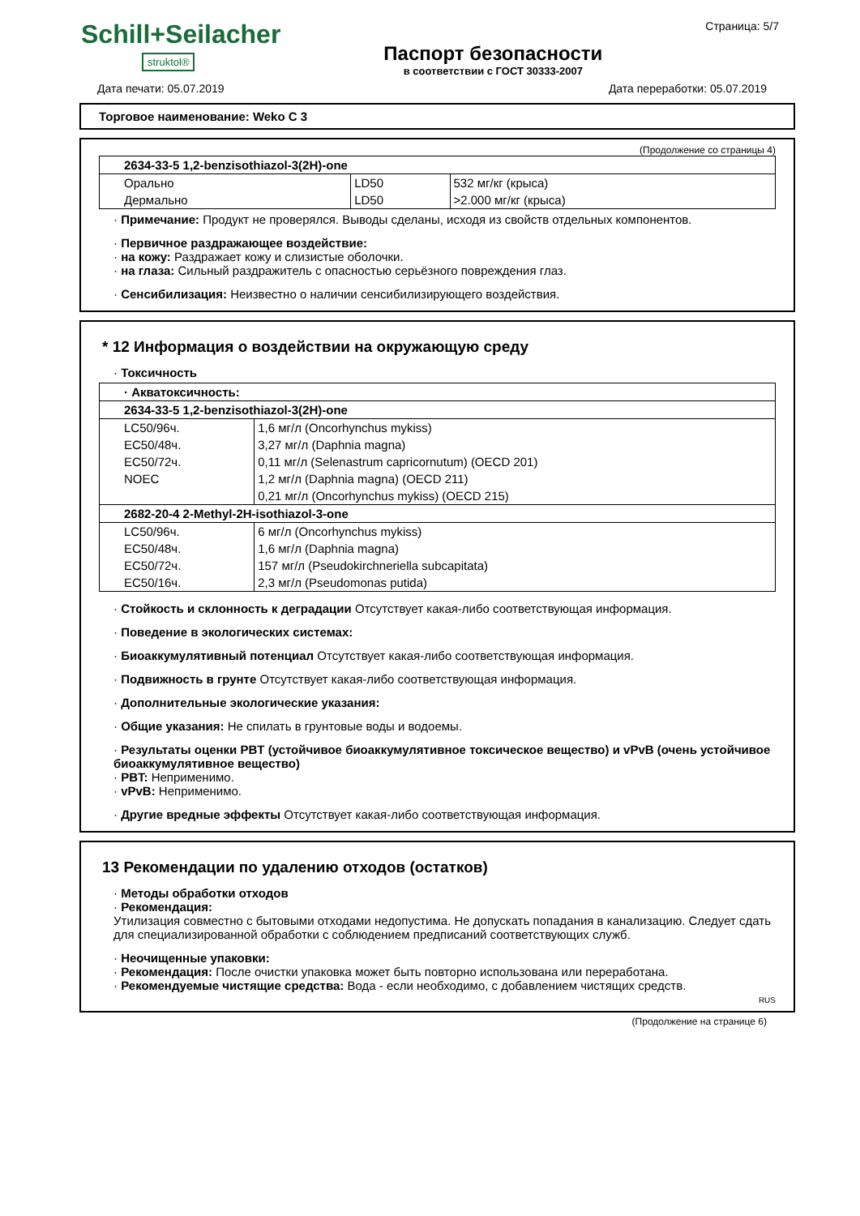Schill+Seilacher
struktol®
Паспорт безопасности
в соответствии с ГОСТ 30333-2007
Страница: 5/7
Дата печати: 05.07.2019 Дата переработки: 05.07.2019
Торговое наименование: Weko C 3
(Продолжение со страницы 4)
| 2634-33-5 1,2-benzisothiazol-3(2H)-one | | |
| Орально | LD50 | 532 мг/кг (крыса) |
| Дермально | LD50 | >2.000 мг/кг (крыса) |
· Примечание: Продукт не проверялся. Выводы сделаны, исходя из свойств отдельных компонентов.
· Первичное раздражающее воздействие:
· на кожу: Раздражает кожу и слизистые оболочки.
· на глаза: Сильный раздражитель с опасностью серьёзного повреждения глаз.
· Сенсибилизация: Неизвестно о наличии сенсибилизирующего воздействия.
* 12 Информация о воздействии на окружающую среду
· Токсичность
| · Акватоксичность: | |
| 2634-33-5 1,2-benzisothiazol-3(2H)-one | |
| LC50/96ч. | 1,6 мг/л (Oncorhynchus mykiss) |
| EC50/48ч. | 3,27 мг/л (Daphnia magna) |
| EC50/72ч. | 0,11 мг/л (Selenastrum capricornutum) (OECD 201) |
| NOEC | 1,2 мг/л (Daphnia magna) (OECD 211) |
| | 0,21 мг/л (Oncorhynchus mykiss) (OECD 215) |
| 2682-20-4 2-Methyl-2H-isothiazol-3-one | |
| LC50/96ч. | 6 мг/л (Oncorhynchus mykiss) |
| EC50/48ч. | 1,6 мг/л (Daphnia magna) |
| EC50/72ч. | 157 мг/л (Pseudokirchneriella subcapitata) |
| EC50/16ч. | 2,3 мг/л (Pseudomonas putida) |
· Стойкость и склонность к деградации Отсутствует какая-либо соответствующая информация.
· Поведение в экологических системах:
· Биоаккумулятивный потенциал Отсутствует какая-либо соответствующая информация.
· Подвижность в грунте Отсутствует какая-либо соответствующая информация.
· Дополнительные экологические указания:
· Общие указания: Не спилать в грунтовые воды и водоемы.
· Результаты оценки PBT (устойчивое биоаккумулятивное токсическое вещество) и vPvB (очень устойчивое биоаккумулятивное вещество)
· PBT: Неприменимо.
· vPvB: Неприменимо.
· Другие вредные эффекты Отсутствует какая-либо соответствующая информация.
13 Рекомендации по удалению отходов (остатков)
· Методы обработки отходов
· Рекомендация:
Утилизация совместно с бытовыми отходами недопустима. Не допускать попадания в канализацию. Следует сдать для специализированной обработки с соблюдением предписаний соответствующих служб.
· Неочищенные упаковки:
· Рекомендация: После очистки упаковка может быть повторно использована или переработана.
· Рекомендуемые чистящие средства: Вода - если необходимо, с добавлением чистящих средств.
RUS
(Продолжение на странице 6)